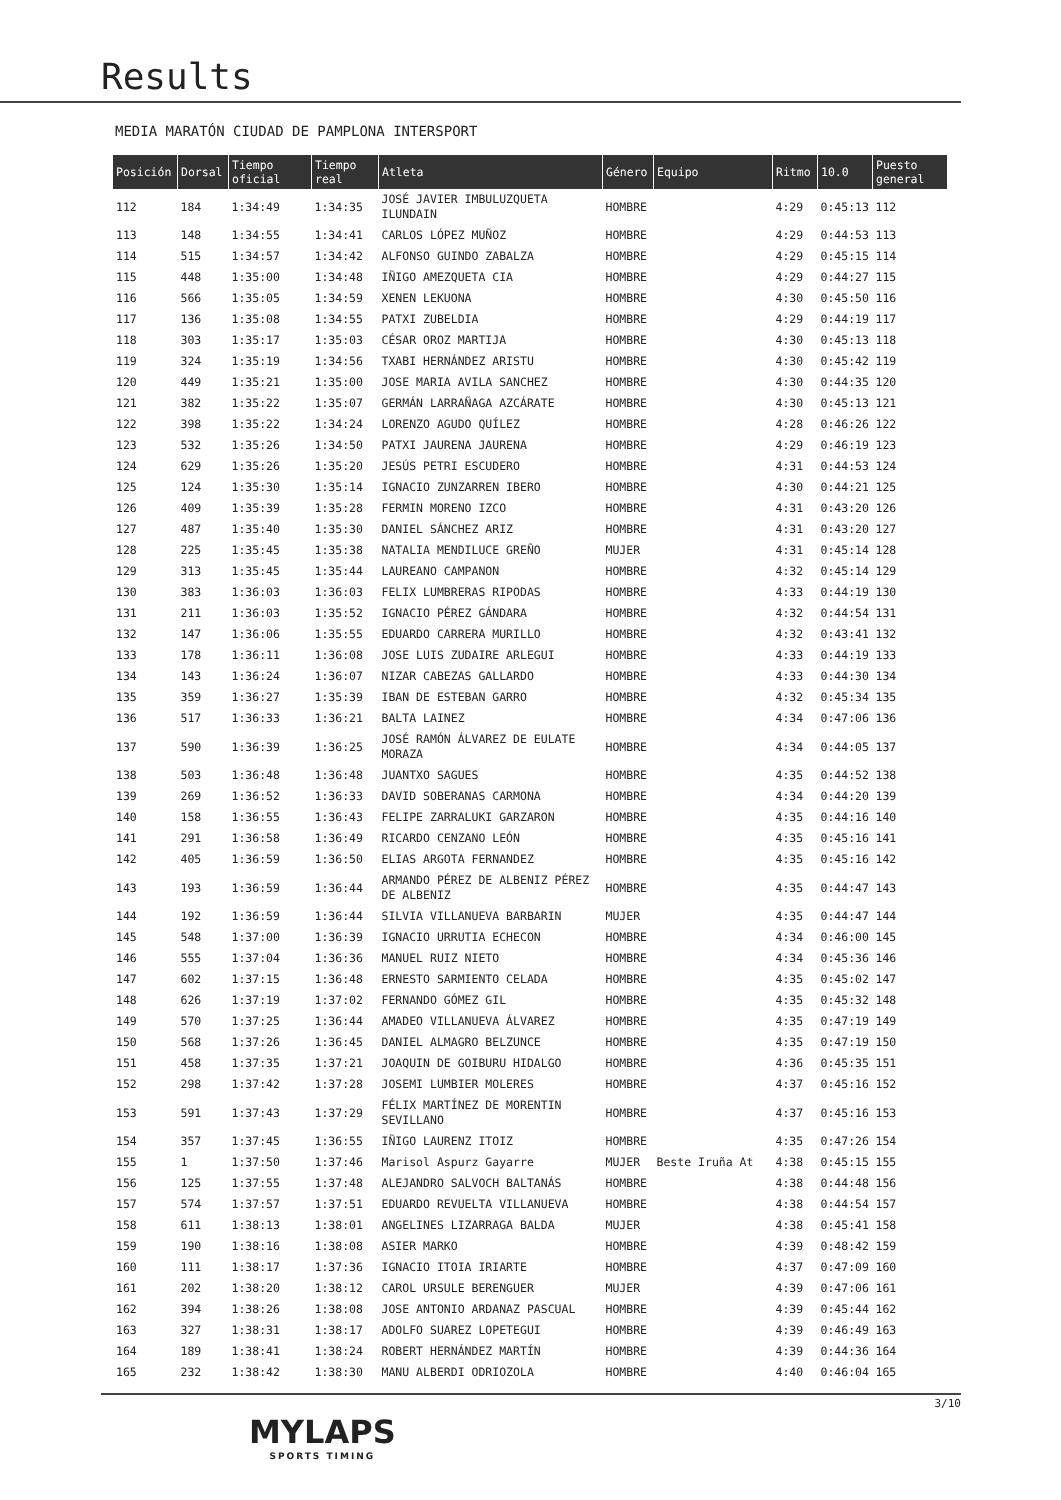Results
MEDIA MARATÓN CIUDAD DE PAMPLONA INTERSPORT
| Posición | Dorsal | Tiempo oficial | Tiempo real | Atleta | Género | Equipo | Ritmo | 10.0 | Puesto general |
| --- | --- | --- | --- | --- | --- | --- | --- | --- | --- |
| 112 | 184 | 1:34:49 | 1:34:35 | JOSÉ JAVIER IMBULUZQUETA ILUNDAIN | HOMBRE | | 4:29 | 0:45:13 | 112 |
| 113 | 148 | 1:34:55 | 1:34:41 | CARLOS LÓPEZ MUÑOZ | HOMBRE | | 4:29 | 0:44:53 | 113 |
| 114 | 515 | 1:34:57 | 1:34:42 | ALFONSO GUINDO ZABALZA | HOMBRE | | 4:29 | 0:45:15 | 114 |
| 115 | 448 | 1:35:00 | 1:34:48 | IÑIGO AMEZQUETA CIA | HOMBRE | | 4:29 | 0:44:27 | 115 |
| 116 | 566 | 1:35:05 | 1:34:59 | XENEN LEKUONA | HOMBRE | | 4:30 | 0:45:50 | 116 |
| 117 | 136 | 1:35:08 | 1:34:55 | PATXI ZUBELDIA | HOMBRE | | 4:29 | 0:44:19 | 117 |
| 118 | 303 | 1:35:17 | 1:35:03 | CÉSAR OROZ MARTIJA | HOMBRE | | 4:30 | 0:45:13 | 118 |
| 119 | 324 | 1:35:19 | 1:34:56 | TXABI HERNÁNDEZ ARISTU | HOMBRE | | 4:30 | 0:45:42 | 119 |
| 120 | 449 | 1:35:21 | 1:35:00 | JOSE MARIA AVILA SANCHEZ | HOMBRE | | 4:30 | 0:44:35 | 120 |
| 121 | 382 | 1:35:22 | 1:35:07 | GERMÁN LARRAÑAGA AZCÁRATE | HOMBRE | | 4:30 | 0:45:13 | 121 |
| 122 | 398 | 1:35:22 | 1:34:24 | LORENZO AGUDO QUÍLEZ | HOMBRE | | 4:28 | 0:46:26 | 122 |
| 123 | 532 | 1:35:26 | 1:34:50 | PATXI JAURENA JAURENA | HOMBRE | | 4:29 | 0:46:19 | 123 |
| 124 | 629 | 1:35:26 | 1:35:20 | JESÚS PETRI ESCUDERO | HOMBRE | | 4:31 | 0:44:53 | 124 |
| 125 | 124 | 1:35:30 | 1:35:14 | IGNACIO ZUNZARREN IBERO | HOMBRE | | 4:30 | 0:44:21 | 125 |
| 126 | 409 | 1:35:39 | 1:35:28 | FERMIN MORENO IZCO | HOMBRE | | 4:31 | 0:43:20 | 126 |
| 127 | 487 | 1:35:40 | 1:35:30 | DANIEL SÁNCHEZ ARIZ | HOMBRE | | 4:31 | 0:43:20 | 127 |
| 128 | 225 | 1:35:45 | 1:35:38 | NATALIA MENDILUCE GREÑO | MUJER | | 4:31 | 0:45:14 | 128 |
| 129 | 313 | 1:35:45 | 1:35:44 | LAUREANO CAMPANON | HOMBRE | | 4:32 | 0:45:14 | 129 |
| 130 | 383 | 1:36:03 | 1:36:03 | FELIX LUMBRERAS RIPODAS | HOMBRE | | 4:33 | 0:44:19 | 130 |
| 131 | 211 | 1:36:03 | 1:35:52 | IGNACIO PÉREZ GÁNDARA | HOMBRE | | 4:32 | 0:44:54 | 131 |
| 132 | 147 | 1:36:06 | 1:35:55 | EDUARDO CARRERA MURILLO | HOMBRE | | 4:32 | 0:43:41 | 132 |
| 133 | 178 | 1:36:11 | 1:36:08 | JOSE LUIS ZUDAIRE ARLEGUI | HOMBRE | | 4:33 | 0:44:19 | 133 |
| 134 | 143 | 1:36:24 | 1:36:07 | NIZAR CABEZAS GALLARDO | HOMBRE | | 4:33 | 0:44:30 | 134 |
| 135 | 359 | 1:36:27 | 1:35:39 | IBAN DE ESTEBAN GARRO | HOMBRE | | 4:32 | 0:45:34 | 135 |
| 136 | 517 | 1:36:33 | 1:36:21 | BALTA LAINEZ | HOMBRE | | 4:34 | 0:47:06 | 136 |
| 137 | 590 | 1:36:39 | 1:36:25 | JOSÉ RAMÓN ÁLVAREZ DE EULATE MORAZA | HOMBRE | | 4:34 | 0:44:05 | 137 |
| 138 | 503 | 1:36:48 | 1:36:48 | JUANTXO SAGUES | HOMBRE | | 4:35 | 0:44:52 | 138 |
| 139 | 269 | 1:36:52 | 1:36:33 | DAVID SOBERANAS CARMONA | HOMBRE | | 4:34 | 0:44:20 | 139 |
| 140 | 158 | 1:36:55 | 1:36:43 | FELIPE ZARRALUKI GARZARON | HOMBRE | | 4:35 | 0:44:16 | 140 |
| 141 | 291 | 1:36:58 | 1:36:49 | RICARDO CENZANO LEÓN | HOMBRE | | 4:35 | 0:45:16 | 141 |
| 142 | 405 | 1:36:59 | 1:36:50 | ELIAS ARGOTA FERNANDEZ | HOMBRE | | 4:35 | 0:45:16 | 142 |
| 143 | 193 | 1:36:59 | 1:36:44 | ARMANDO PÉREZ DE ALBENIZ PÉREZ DE ALBENIZ | HOMBRE | | 4:35 | 0:44:47 | 143 |
| 144 | 192 | 1:36:59 | 1:36:44 | SILVIA VILLANUEVA BARBARIN | MUJER | | 4:35 | 0:44:47 | 144 |
| 145 | 548 | 1:37:00 | 1:36:39 | IGNACIO URRUTIA ECHECON | HOMBRE | | 4:34 | 0:46:00 | 145 |
| 146 | 555 | 1:37:04 | 1:36:36 | MANUEL RUIZ NIETO | HOMBRE | | 4:34 | 0:45:36 | 146 |
| 147 | 602 | 1:37:15 | 1:36:48 | ERNESTO SARMIENTO CELADA | HOMBRE | | 4:35 | 0:45:02 | 147 |
| 148 | 626 | 1:37:19 | 1:37:02 | FERNANDO GÓMEZ GIL | HOMBRE | | 4:35 | 0:45:32 | 148 |
| 149 | 570 | 1:37:25 | 1:36:44 | AMADEO VILLANUEVA ÁLVAREZ | HOMBRE | | 4:35 | 0:47:19 | 149 |
| 150 | 568 | 1:37:26 | 1:36:45 | DANIEL ALMAGRO BELZUNCE | HOMBRE | | 4:35 | 0:47:19 | 150 |
| 151 | 458 | 1:37:35 | 1:37:21 | JOAQUIN DE GOIBURU HIDALGO | HOMBRE | | 4:36 | 0:45:35 | 151 |
| 152 | 298 | 1:37:42 | 1:37:28 | JOSEMI LUMBIER MOLERES | HOMBRE | | 4:37 | 0:45:16 | 152 |
| 153 | 591 | 1:37:43 | 1:37:29 | FÉLIX MARTÍNEZ DE MORENTIN SEVILLANO | HOMBRE | | 4:37 | 0:45:16 | 153 |
| 154 | 357 | 1:37:45 | 1:36:55 | IÑIGO LAURENZ ITOIZ | HOMBRE | | 4:35 | 0:47:26 | 154 |
| 155 | 1 | 1:37:50 | 1:37:46 | Marisol Aspurz Gayarre | MUJER | Beste Iruña At | 4:38 | 0:45:15 | 155 |
| 156 | 125 | 1:37:55 | 1:37:48 | ALEJANDRO SALVOCH BALTANÁS | HOMBRE | | 4:38 | 0:44:48 | 156 |
| 157 | 574 | 1:37:57 | 1:37:51 | EDUARDO REVUELTA VILLANUEVA | HOMBRE | | 4:38 | 0:44:54 | 157 |
| 158 | 611 | 1:38:13 | 1:38:01 | ANGELINES LIZARRAGA BALDA | MUJER | | 4:38 | 0:45:41 | 158 |
| 159 | 190 | 1:38:16 | 1:38:08 | ASIER MARKO | HOMBRE | | 4:39 | 0:48:42 | 159 |
| 160 | 111 | 1:38:17 | 1:37:36 | IGNACIO ITOIA IRIARTE | HOMBRE | | 4:37 | 0:47:09 | 160 |
| 161 | 202 | 1:38:20 | 1:38:12 | CAROL URSULE BERENGUER | MUJER | | 4:39 | 0:47:06 | 161 |
| 162 | 394 | 1:38:26 | 1:38:08 | JOSE ANTONIO ARDANAZ PASCUAL | HOMBRE | | 4:39 | 0:45:44 | 162 |
| 163 | 327 | 1:38:31 | 1:38:17 | ADOLFO SUAREZ LOPETEGUI | HOMBRE | | 4:39 | 0:46:49 | 163 |
| 164 | 189 | 1:38:41 | 1:38:24 | ROBERT HERNÁNDEZ MARTÍN | HOMBRE | | 4:39 | 0:44:36 | 164 |
| 165 | 232 | 1:38:42 | 1:38:30 | MANU ALBERDI ODRIOZOLA | HOMBRE | | 4:40 | 0:46:04 | 165 |
MYLAPS
SPORTS TIMING
3/10